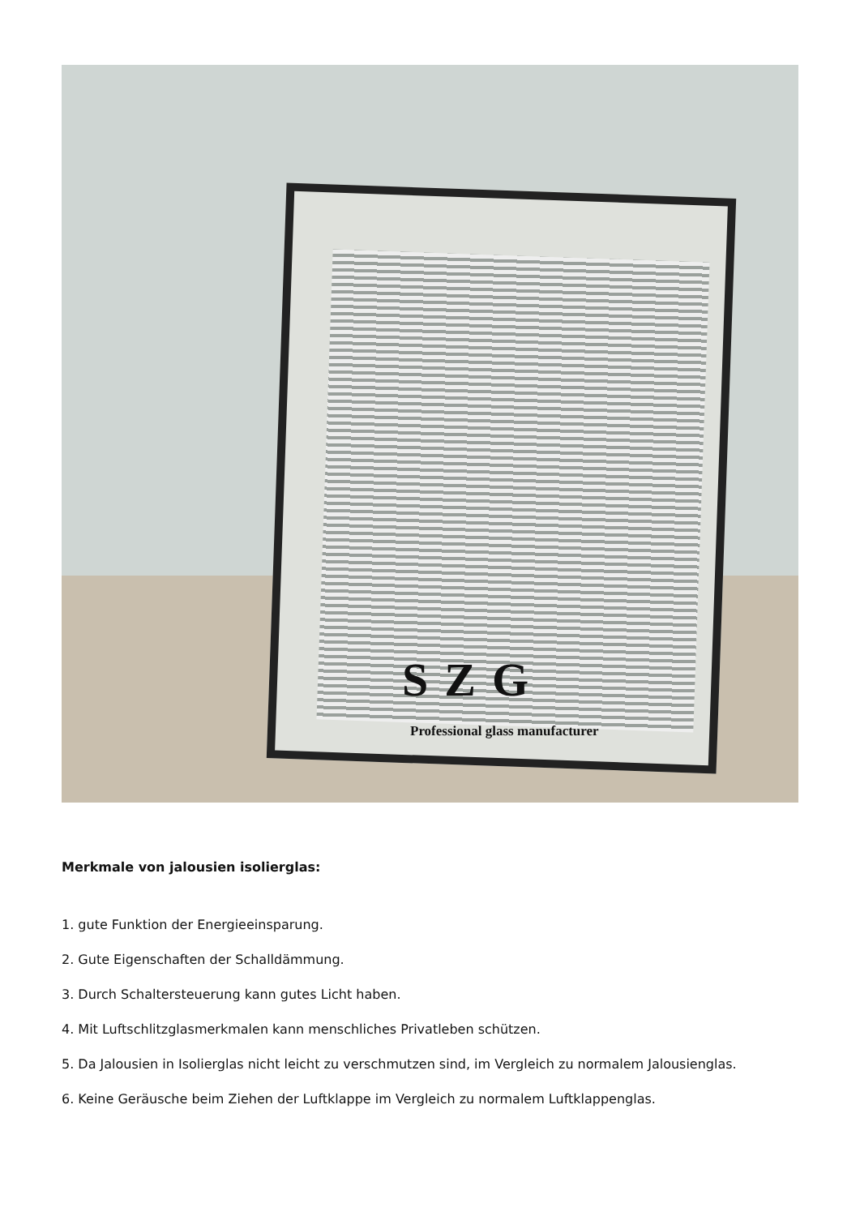SZG
Professional glass manufacturer
Merkmale von jalousien isolierglas:
1. gute Funktion der Energieeinsparung.
2. Gute Eigenschaften der Schalldämmung.
3. Durch Schaltersteuerung kann gutes Licht haben.
4. Mit Luftschlitzglasmerkmalen kann menschliches Privatleben schützen.
5. Da Jalousien in Isolierglas nicht leicht zu verschmutzen sind, im Vergleich zu normalem Jalousienglas.
6. Keine Geräusche beim Ziehen der Luftklappe im Vergleich zu normalem Luftklappenglas.